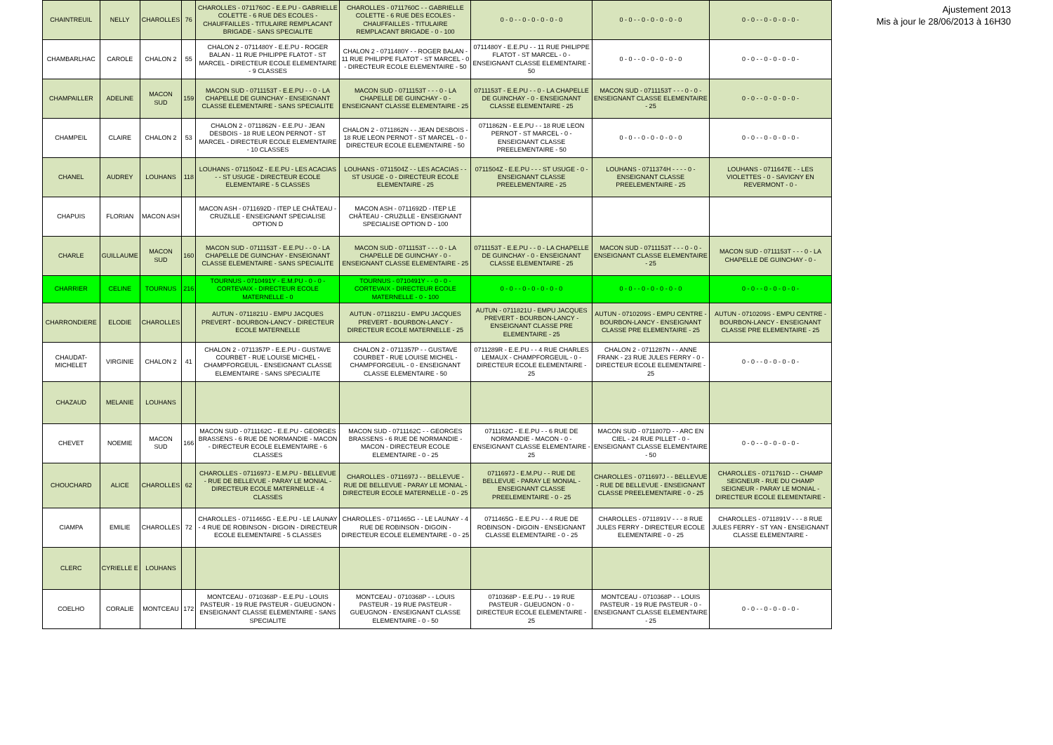| CHAINTREUIL | NELLY | CHAROLLES | 76 | CHAROLLES - 0711760C - E.E.PU - GABRIELLE COLETTE - 6 RUE DES ECOLES - CHAUFFAILLES - TITULAIRE REMPLACANT BRIGADE - SANS SPECIALITE | CHAROLLES - 0711760C - - GABRIELLE COLETTE - 6 RUE DES ECOLES - CHAUFFAILLES - TITULAIRE REMPLACANT BRIGADE - 0 - 100 | 0 - 0 - - 0 - 0 - 0 - 0 - 0 | 0 - 0 - - 0 - 0 - 0 - 0 - 0 | 0 - 0 - - 0 - 0 - 0 - 0 - |
| CHAMBARLHAC | CAROLE | CHALON 2 | 55 | CHALON 2 - 0711480Y - E.E.PU - ROGER BALAN - 11 RUE PHILIPPE FLATOT - ST MARCEL - DIRECTEUR ECOLE ELEMENTAIRE - 9 CLASSES | CHALON 2 - 0711480Y - - ROGER BALAN - 11 RUE PHILIPPE FLATOT - ST MARCEL - 0 - DIRECTEUR ECOLE ELEMENTAIRE - 50 | 0711480Y - E.E.PU - - 11 RUE PHILIPPE FLATOT - ST MARCEL - 0 - ENSEIGNANT CLASSE ELEMENTAIRE - 50 | 0 - 0 - - 0 - 0 - 0 - 0 - 0 | 0 - 0 - - 0 - 0 - 0 - 0 - |
| CHAMPAILLER | ADELINE | MACON SUD | 159 | MACON SUD - 0711153T - E.E.PU - - 0 - LA CHAPELLE DE GUINCHAY - ENSEIGNANT CLASSE ELEMENTAIRE - SANS SPECIALITE | MACON SUD - 0711153T - - - 0 - LA CHAPELLE DE GUINCHAY - 0 - ENSEIGNANT CLASSE ELEMENTAIRE - 25 | 0711153T - E.E.PU - - 0 - LA CHAPELLE DE GUINCHAY - 0 - ENSEIGNANT CLASSE ELEMENTAIRE - 25 | MACON SUD - 0711153T - - - 0 - 0 - ENSEIGNANT CLASSE ELEMENTAIRE - 25 | 0 - 0 - - 0 - 0 - 0 - 0 - |
| CHAMPEIL | CLAIRE | CHALON 2 | 53 | CHALON 2 - 0711862N - E.E.PU - JEAN DESBOIS - 18 RUE LEON PERNOT - ST MARCEL - DIRECTEUR ECOLE ELEMENTAIRE - 10 CLASSES | CHALON 2 - 0711862N - - JEAN DESBOIS - 18 RUE LEON PERNOT - ST MARCEL - 0 - DIRECTEUR ECOLE ELEMENTAIRE - 50 | 0711862N - E.E.PU - - 18 RUE LEON PERNOT - ST MARCEL - 0 - ENSEIGNANT CLASSE PREELEMENTAIRE - 50 | 0 - 0 - - 0 - 0 - 0 - 0 - 0 | 0 - 0 - - 0 - 0 - 0 - 0 - |
| CHANEL | AUDREY | LOUHANS | 118 | LOUHANS - 0711504Z - E.E.PU - LES ACACIAS - - ST USUGE - DIRECTEUR ECOLE ELEMENTAIRE - 5 CLASSES | LOUHANS - 0711504Z - - LES ACACIAS - - ST USUGE - 0 - DIRECTEUR ECOLE ELEMENTAIRE - 25 | 0711504Z - E.E.PU - - - ST USUGE - 0 - ENSEIGNANT CLASSE PREELEMENTAIRE - 25 | LOUHANS - 0711374H - - - - 0 - ENSEIGNANT CLASSE PREELEMENTAIRE - 25 | LOUHANS - 0711647E - - LES VIOLETTES - 0 - SAVIGNY EN REVERMONT - 0 - |
| CHAPUIS | FLORIAN | MACON ASH | | MACON ASH - 0711692D - ITEP LE CHÂTEAU - CRUZILLE - ENSEIGNANT SPECIALISE OPTION D | MACON ASH - 0711692D - ITEP LE CHÂTEAU - CRUZILLE - ENSEIGNANT SPECIALISE OPTION D - 100 | | | |
| CHARLE | GUILLAUME | MACON SUD | 160 | MACON SUD - 0711153T - E.E.PU - - 0 - LA CHAPELLE DE GUINCHAY - ENSEIGNANT CLASSE ELEMENTAIRE - SANS SPECIALITE | MACON SUD - 0711153T - - - 0 - LA CHAPELLE DE GUINCHAY - 0 - ENSEIGNANT CLASSE ELEMENTAIRE - 25 | 0711153T - E.E.PU - - 0 - LA CHAPELLE DE GUINCHAY - 0 - ENSEIGNANT CLASSE ELEMENTAIRE - 25 | MACON SUD - 0711153T - - - 0 - 0 - ENSEIGNANT CLASSE ELEMENTAIRE - 25 | MACON SUD - 0711153T - - - 0 - LA CHAPELLE DE GUINCHAY - 0 - |
| CHARRIER | CELINE | TOURNUS | 216 | TOURNUS - 0710491Y - E.M.PU - 0 - 0 - CORTEVAIX - DIRECTEUR ECOLE MATERNELLE - 0 | TOURNUS - 0710491Y - - 0 - 0 - CORTEVAIX - DIRECTEUR ECOLE MATERNELLE - 0 - 100 | 0 - 0 - - 0 - 0 - 0 - 0 - 0 | 0 - 0 - - 0 - 0 - 0 - 0 - 0 | 0 - 0 - - 0 - 0 - 0 - 0 - |
| CHARRONDIERE | ELODIE | CHAROLLES | | AUTUN - 0711821U - EMPU JACQUES PREVERT - BOURBON-LANCY - DIRECTEUR ECOLE MATERNELLE | AUTUN - 0711821U - EMPU JACQUES PREVERT - BOURBON-LANCY - DIRECTEUR ECOLE MATERNELLE - 25 | AUTUN - 0711821U - EMPU JACQUES PREVERT - BOURBON-LANCY - ENSEIGNANT CLASSE PRE ELEMENTAIRE - 25 | AUTUN - 0710209S - EMPU CENTRE - BOURBON-LANCY - ENSEIGNANT CLASSE PRE ELEMENTAIRE - 25 | AUTUN - 0710209S - EMPU CENTRE - BOURBON-LANCY - ENSEIGNANT CLASSE PRE ELEMENTAIRE - 25 |
| CHAUDAT-MICHELET | VIRGINIE | CHALON 2 | 41 | CHALON 2 - 0711357P - E.E.PU - GUSTAVE COURBET - RUE LOUISE MICHEL - CHAMPFORGEUIL - ENSEIGNANT CLASSE ELEMENTAIRE - SANS SPECIALITE | CHALON 2 - 0711357P - - GUSTAVE COURBET - RUE LOUISE MICHEL - CHAMPFORGEUIL - 0 - ENSEIGNANT CLASSE ELEMENTAIRE - 50 | 0711289R - E.E.PU - - 4 RUE CHARLES LEMAUX - CHAMPFORGEUIL - 0 - DIRECTEUR ECOLE ELEMENTAIRE - 25 | CHALON 2 - 0711287N - - ANNE FRANK - 23 RUE JULES FERRY - 0 - DIRECTEUR ECOLE ELEMENTAIRE - 25 | 0 - 0 - - 0 - 0 - 0 - 0 - |
| CHAZAUD | MELANIE | LOUHANS | | | | | | |
| CHEVET | NOEMIE | MACON SUD | 166 | MACON SUD - 0711162C - E.E.PU - GEORGES BRASSENS - 6 RUE DE NORMANDIE - MACON - DIRECTEUR ECOLE ELEMENTAIRE - 6 CLASSES | MACON SUD - 0711162C - - GEORGES BRASSENS - 6 RUE DE NORMANDIE - MACON - DIRECTEUR ECOLE ELEMENTAIRE - 0 - 25 | 0711162C - E.E.PU - - 6 RUE DE NORMANDIE - MACON - 0 - ENSEIGNANT CLASSE ELEMENTAIRE - 25 | MACON SUD - 0711807D - - ARC EN CIEL - 24 RUE PILLET - 0 - ENSEIGNANT CLASSE ELEMENTAIRE - 50 | 0 - 0 - - 0 - 0 - 0 - 0 - |
| CHOUCHARD | ALICE | CHAROLLES | 62 | CHAROLLES - 0711697J - E.M.PU - BELLEVUE - RUE DE BELLEVUE - PARAY LE MONIAL - DIRECTEUR ECOLE MATERNELLE - 4 CLASSES | CHAROLLES - 0711697J - - BELLEVUE - RUE DE BELLEVUE - PARAY LE MONIAL - DIRECTEUR ECOLE MATERNELLE - 0 - 25 | 0711697J - E.M.PU - - RUE DE BELLEVUE - PARAY LE MONIAL - ENSEIGNANT CLASSE PREELEMENTAIRE - 0 - 25 | CHAROLLES - 0711697J - - BELLEVUE - RUE DE BELLEVUE - ENSEIGNANT CLASSE PREELEMENTAIRE - 0 - 25 | CHAROLLES - 0711761D - - CHAMP SEIGNEUR - RUE DU CHAMP SEIGNEUR - PARAY LE MONIAL - DIRECTEUR ECOLE ELEMENTAIRE - |
| CIAMPA | EMILIE | CHAROLLES | 72 | CHAROLLES - 0711465G - E.E.PU - LE LAUNAY - 4 RUE DE ROBINSON - DIGOIN - DIRECTEUR ECOLE ELEMENTAIRE - 5 CLASSES | CHAROLLES - 0711465G - - LE LAUNAY - 4 RUE DE ROBINSON - DIGOIN - DIRECTEUR ECOLE ELEMENTAIRE - 0 - 25 | 0711465G - E.E.PU - - 4 RUE DE ROBINSON - DIGOIN - ENSEIGNANT CLASSE ELEMENTAIRE - 0 - 25 | CHAROLLES - 0711891V - - - 8 RUE JULES FERRY - DIRECTEUR ECOLE ELEMENTAIRE - 0 - 25 | CHAROLLES - 0711891V - - - 8 RUE JULES FERRY - ST YAN - ENSEIGNANT CLASSE ELEMENTAIRE - |
| CLERC | CYRIELLE E | LOUHANS | | | | | | |
| COELHO | CORALIE | MONTCEAU | 172 | MONTCEAU - 0710368P - E.E.PU - LOUIS PASTEUR - 19 RUE PASTEUR - GUEUGNON - ENSEIGNANT CLASSE ELEMENTAIRE - SANS SPECIALITE | MONTCEAU - 0710368P - - LOUIS PASTEUR - 19 RUE PASTEUR - GUEUGNON - ENSEIGNANT CLASSE ELEMENTAIRE - 0 - 50 | 0710368P - E.E.PU - - 19 RUE PASTEUR - GUEUGNON - 0 - DIRECTEUR ECOLE ELEMENTAIRE - 25 | MONTCEAU - 0710368P - - LOUIS PASTEUR - 19 RUE PASTEUR - 0 - ENSEIGNANT CLASSE ELEMENTAIRE - 25 | 0 - 0 - - 0 - 0 - 0 - 0 - |
Ajustement 2013
Mis à jour le 28/06/2013 à 16H30